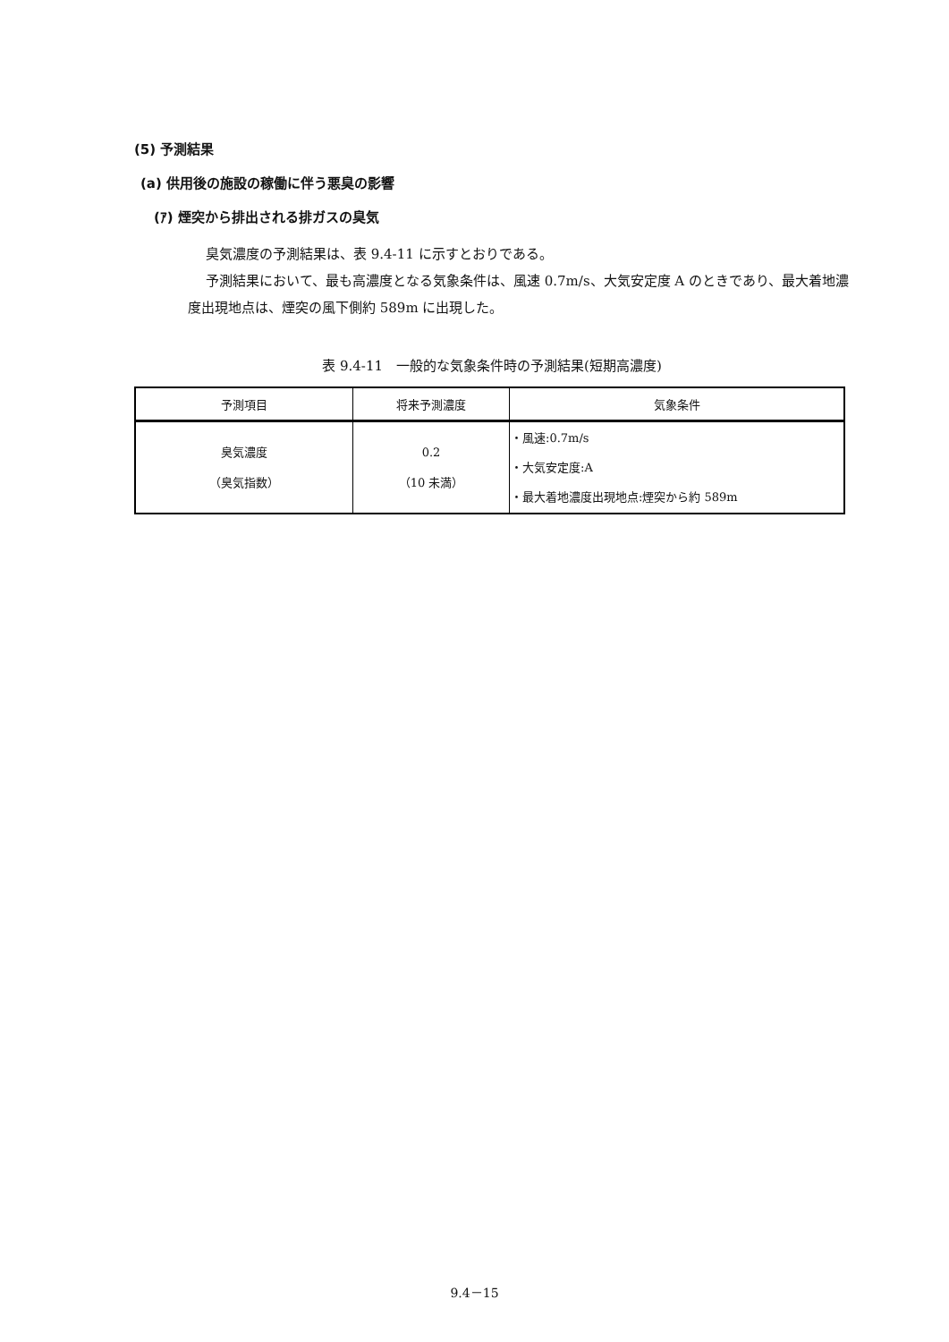(5) 予測結果
(a) 供用後の施設の稼働に伴う悪臭の影響
(ｱ) 煙突から排出される排ガスの臭気
臭気濃度の予測結果は、表 9.4-11 に示すとおりである。
予測結果において、最も高濃度となる気象条件は、風速 0.7m/s、大気安定度 A のときであり、最大着地濃度出現地点は、煙突の風下側約 589m に出現した。
表 9.4-11　一般的な気象条件時の予測結果(短期高濃度)
| 予測項目 | 将来予測濃度 | 気象条件 |
| --- | --- | --- |
| 臭気濃度 （臭気指数） | 0.2 （10 未満） | ・風速:0.7m/s ・大気安定度:A ・最大着地濃度出現地点:煙突から約 589m |
9.4－15